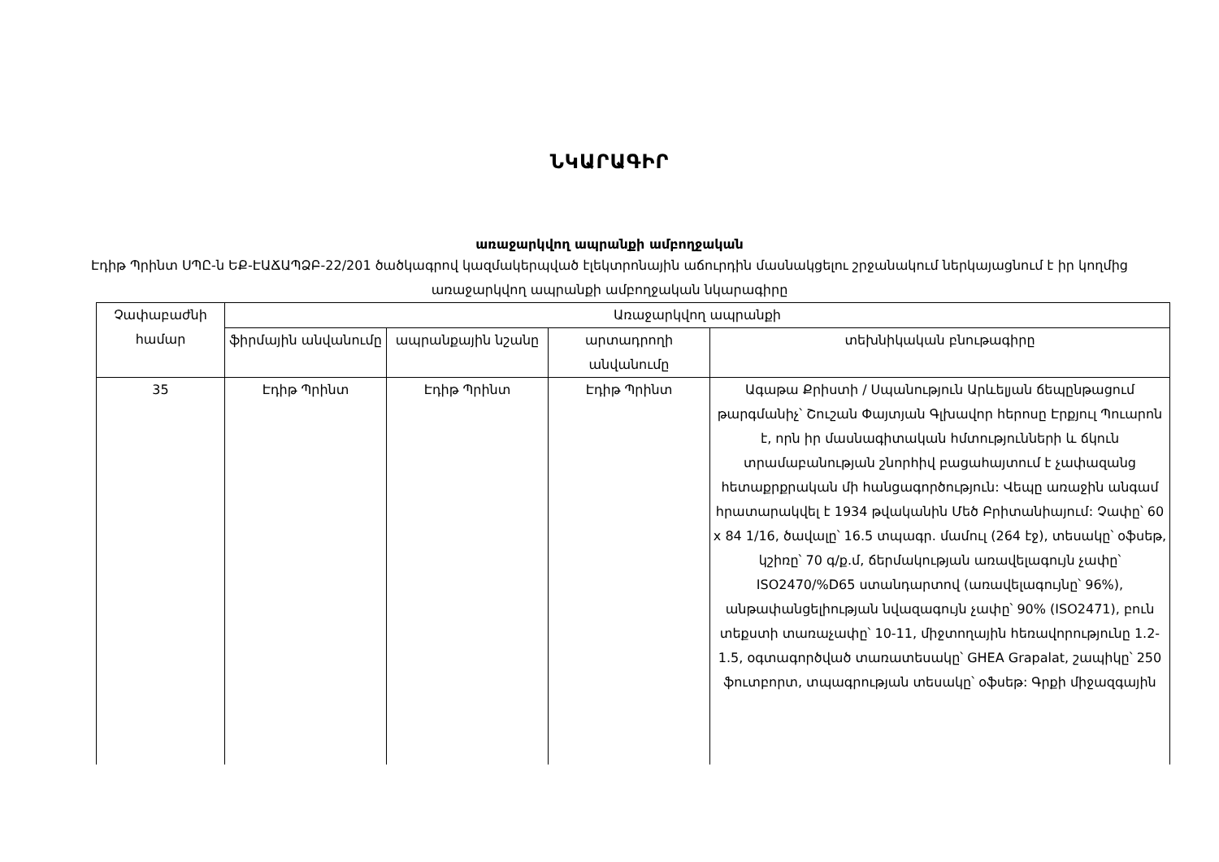ՆԿԱՐԱԳԻՐ
առաջարկվող ապրանքի ամբողջական
Էդիթ Պրինտ ՍՊԸ-ն ԵՔ-ԷԱՃԱՊՁԲ-22/201 ծածկագրով կազմակերպված էլեկտրոնային աճուրդին մասնակցելու շրջանակում ներկայացնում է իր կողմից առաջարկվող ապրանքի ամբողջական նկարագիրը
| Չափաբաժնի համար | Առաջարկվող ապրանքի | | | |
| --- | --- | --- | --- | --- |
| | ֆիրմային անվանումը | ապրանքային նշանը | արտադրողի անվանումը | տեխնիկական բնութագիրը |
| 35 | Էդիթ Պրինտ | Էդիթ Պրինտ | Էդիթ Պրինտ | Ագաթա Քրիստի / Սպանություն Արևելյան ճեպընթացում թարգմանիչ՝ Շուշան Փայտյան Գլխավոր հերոսը Էրքյուլ Պուարոն է, որն իր մասնագիտական հմտությունների և ճկուն տրամաբանության շնորհիվ բացահայտում է չափազանց հետաքրքրական մի հանցագործություն: Վեպը առաջին անգամ հրատարակվել է 1934 թվականին Մեծ Բրիտանիայում: Չափը՝ 60 x 84 1/16, ծավալը՝ 16.5 տպագր. մամուլ (264 էջ), տեսակը՝ օֆսեթ, կշիռը՝ 70 գ/ք.մ, ճերմակության առավելագույն չափը՝ ISO2470/%D65 ստանդարտով (առավելագույնը՝ 96%), անթափանցելիության նվազագույն չափը՝ 90% (ISO2471), բուն տեքստի տառաչափը՝ 10-11, միջտողային հեռավորությունը 1.2-1.5, օգտագործված տառատեսակը՝ GHEA Grapalat, շապիկը՝ 250 ֆուտբորտ, տպագրության տեսակը՝ օֆսեթ: Գրքի միջազգային |